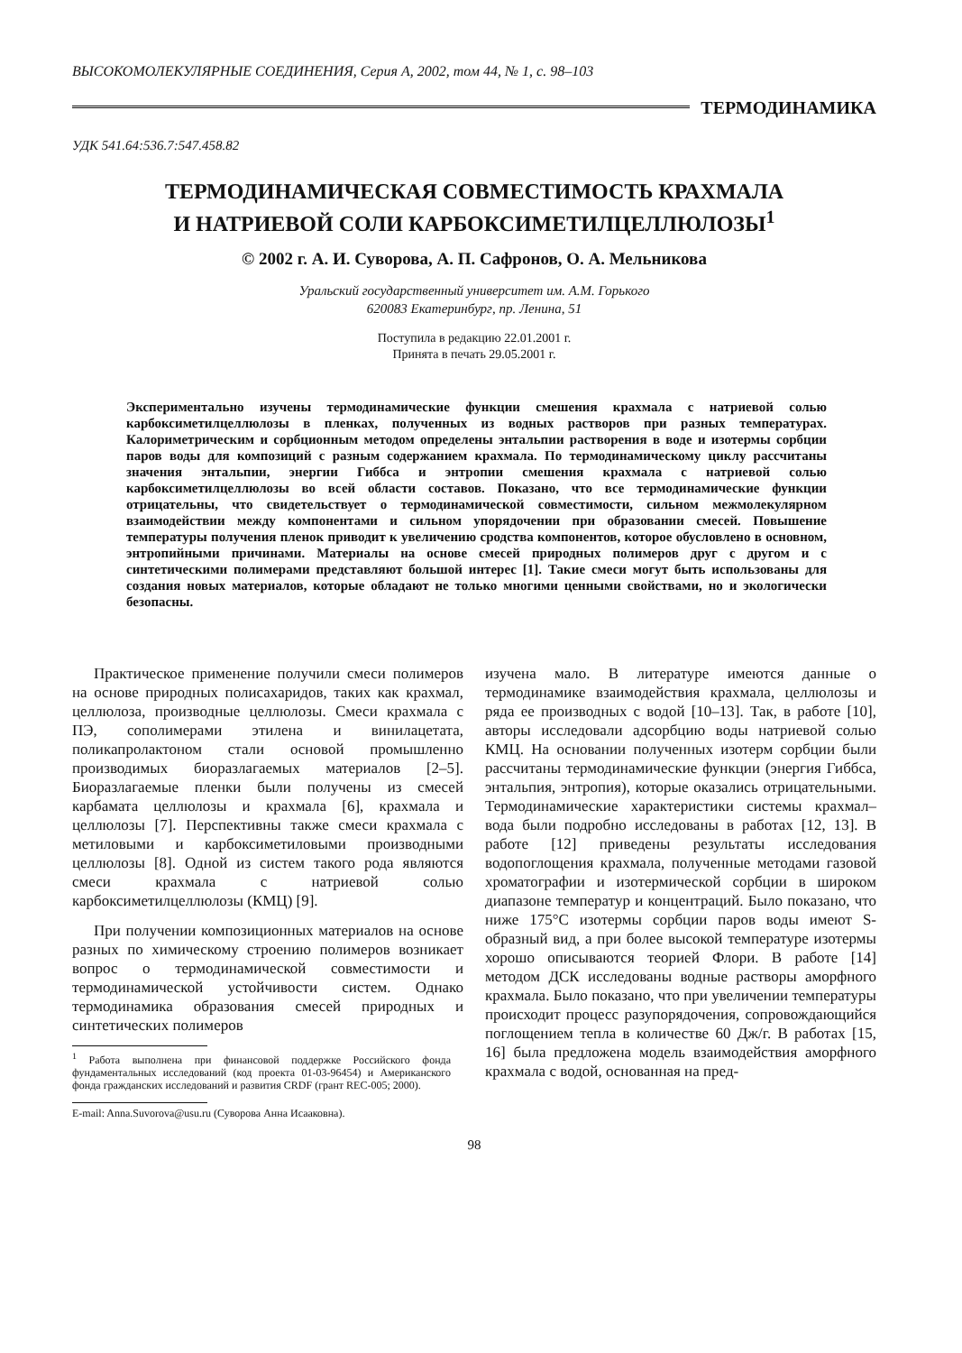ВЫСОКОМОЛЕКУЛЯРНЫЕ СОЕДИНЕНИЯ, Серия А, 2002, том 44, № 1, с. 98–103
ТЕРМОДИНАМИКА
УДК 541.64:536.7:547.458.82
ТЕРМОДИНАМИЧЕСКАЯ СОВМЕСТИМОСТЬ КРАХМАЛА
И НАТРИЕВОЙ СОЛИ КАРБОКСИМЕТИЛЦЕЛЛЮЛОЗЫ<sup>1</sup>
© 2002 г. А. И. Суворова, А. П. Сафронов, О. А. Мельникова
Уральский государственный университет им. А.М. Горького
620083 Екатеринбург, пр. Ленина, 51
Поступила в редакцию 22.01.2001 г.
Принята в печать 29.05.2001 г.
Экспериментально изучены термодинамические функции смешения крахмала с натриевой солью карбоксиметилцеллюлозы в пленках, полученных из водных растворов при разных температурах. Калориметрическим и сорбционным методом определены энтальпии растворения в воде и изотермы сорбции паров воды для композиций с разным содержанием крахмала. По термодинамическому циклу рассчитаны значения энтальпии, энергии Гиббса и энтропии смешения крахмала с натриевой солью карбоксиметилцеллюлозы во всей области составов. Показано, что все термодинамические функции отрицательны, что свидетельствует о термодинамической совместимости, сильном межмолекулярном взаимодействии между компонентами и сильном упорядочении при образовании смесей. Повышение температуры получения пленок приводит к увеличению сродства компонентов, которое обусловлено в основном, энтропийными причинами. Материалы на основе смесей природных полимеров друг с другом и с синтетическими полимерами представляют большой интерес [1]. Такие смеси могут быть использованы для создания новых материалов, которые обладают не только многими ценными свойствами, но и экологически безопасны.
Практическое применение получили смеси полимеров на основе природных полисахаридов, таких как крахмал, целлюлоза, производные целлюлозы. Смеси крахмала с ПЭ, сополимерами этилена и винилацетата, поликапролактоном стали основой промышленно производимых биоразлагаемых материалов [2–5]. Биоразлагаемые пленки были получены из смесей карбамата целлюлозы и крахмала [6], крахмала и целлюлозы [7]. Перспективны также смеси крахмала с метиловыми и карбоксиметиловыми производными целлюлозы [8]. Одной из систем такого рода являются смеси крахмала с натриевой солью карбоксиметилцеллюлозы (КМЦ) [9].
При получении композиционных материалов на основе разных по химическому строению полимеров возникает вопрос о термодинамической совместимости и термодинамической устойчивости систем. Однако термодинамика образования смесей природных и синтетических полимеров
<sup>1</sup> Работа выполнена при финансовой поддержке Российского фонда фундаментальных исследований (код проекта 01-03-96454) и Американского фонда гражданских исследований и развития CRDF (грант REC-005; 2000).
E-mail: Anna.Suvorova@usu.ru (Суворова Анна Исааковна).
изучена мало. В литературе имеются данные о термодинамике взаимодействия крахмала, целлюлозы и ряда ее производных с водой [10–13]. Так, в работе [10], авторы исследовали адсорбцию воды натриевой солью КМЦ. На основании полученных изотерм сорбции были рассчитаны термодинамические функции (энергия Гиббса, энтальпия, энтропия), которые оказались отрицательными. Термодинамические характеристики системы крахмал–вода были подробно исследованы в работах [12, 13]. В работе [12] приведены результаты исследования водопоглощения крахмала, полученные методами газовой хроматографии и изотермической сорбции в широком диапазоне температур и концентраций. Было показано, что ниже 175°С изотермы сорбции паров воды имеют S-образный вид, а при более высокой температуре изотермы хорошо описываются теорией Флори. В работе [14] методом ДСК исследованы водные растворы аморфного крахмала. Было показано, что при увеличении температуры происходит процесс разупорядочения, сопровождающийся поглощением тепла в количестве 60 Дж/г. В работах [15, 16] была предложена модель взаимодействия аморфного крахмала с водой, основанная на пред-
98